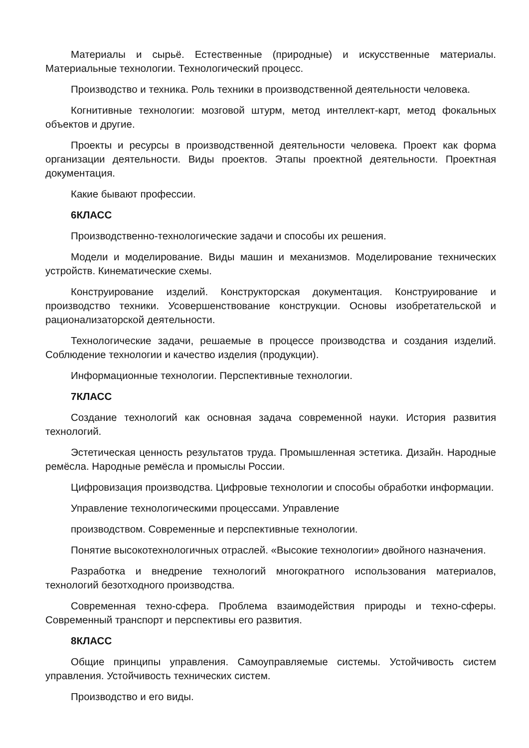Материалы и сырьё. Естественные (природные) и искусственные материалы. Материальные технологии. Технологический процесс.
Производство и техника. Роль техники в производственной деятельности человека.
Когнитивные технологии: мозговой штурм, метод интеллект-карт, метод фокальных объектов и другие.
Проекты и ресурсы в производственной деятельности человека. Проект как форма организации деятельности. Виды проектов. Этапы проектной деятельности. Проектная документация.
Какие бывают профессии.
6КЛАСС
Производственно-технологические задачи и способы их решения.
Модели и моделирование. Виды машин и механизмов. Моделирование технических устройств. Кинематические схемы.
Конструирование изделий. Конструкторская документация. Конструирование и производство техники. Усовершенствование конструкции. Основы изобретательской и рационализаторской деятельности.
Технологические задачи, решаемые в процессе производства и создания изделий. Соблюдение технологии и качество изделия (продукции).
Информационные технологии. Перспективные технологии.
7КЛАСС
Создание технологий как основная задача современной науки. История развития технологий.
Эстетическая ценность результатов труда. Промышленная эстетика. Дизайн. Народные ремёсла. Народные ремёсла и промыслы России.
Цифровизация производства. Цифровые технологии и способы обработки информации.
Управление технологическими процессами. Управление
производством. Современные и перспективные технологии.
Понятие высокотехнологичных отраслей. «Высокие технологии» двойного назначения.
Разработка и внедрение технологий многократного использования материалов, технологий безотходного производства.
Современная техно-сфера. Проблема взаимодействия природы и техно-сферы. Современный транспорт и перспективы его развития.
8КЛАСС
Общие принципы управления. Самоуправляемые системы. Устойчивость систем управления. Устойчивость технических систем.
Производство и его виды.